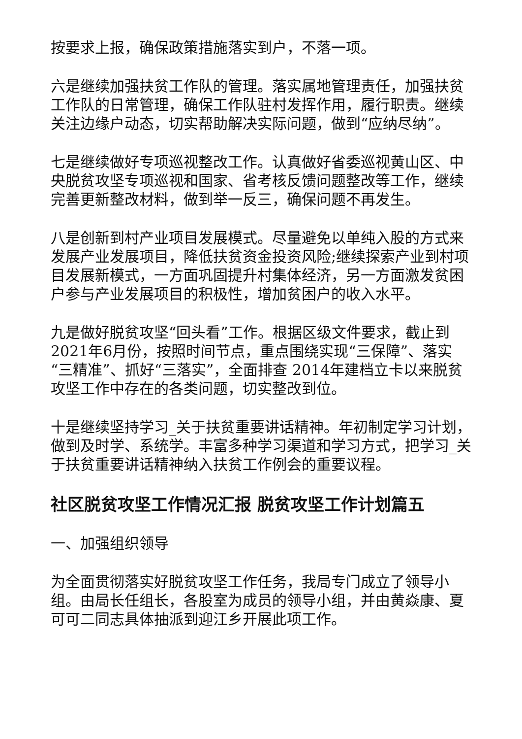按要求上报，确保政策措施落实到户，不落一项。
六是继续加强扶贫工作队的管理。落实属地管理责任，加强扶贫工作队的日常管理，确保工作队驻村发挥作用，履行职责。继续关注边缘户动态，切实帮助解决实际问题，做到“应纳尽纳”。
七是继续做好专项巡视整改工作。认真做好省委巡视黄山区、中央脱贫攻坚专项巡视和国家、省考核反馈问题整改等工作，继续完善更新整改材料，做到举一反三，确保问题不再发生。
八是创新到村产业项目发展模式。尽量避免以单纯入股的方式来发展产业发展项目，降低扶贫资金投资风险;继续探索产业到村项目发展新模式，一方面巩固提升村集体经济，另一方面激发贫困户参与产业发展项目的积极性，增加贫困户的收入水平。
九是做好脱贫攻坚“回头看”工作。根据区级文件要求，截止到2021年6月份，按照时间节点，重点围绕实现“三保障”、落实“三精准”、抓好“三落实”，全面排查 2014年建档立卡以来脱贫攻坚工作中存在的各类问题，切实整改到位。
十是继续坚持学习_关于扶贫重要讲话精神。年初制定学习计划，做到及时学、系统学。丰富多种学习渠道和学习方式，把学习_关于扶贫重要讲话精神纳入扶贫工作例会的重要议程。
社区脱贫攻坚工作情况汇报 脱贫攻坚工作计划篇五
一、加强组织领导
为全面贯彻落实好脱贫攻坚工作任务，我局专门成立了领导小组。由局长任组长，各股室为成员的领导小组，并由黄焱康、夏可可二同志具体抽派到迎江乡开展此项工作。